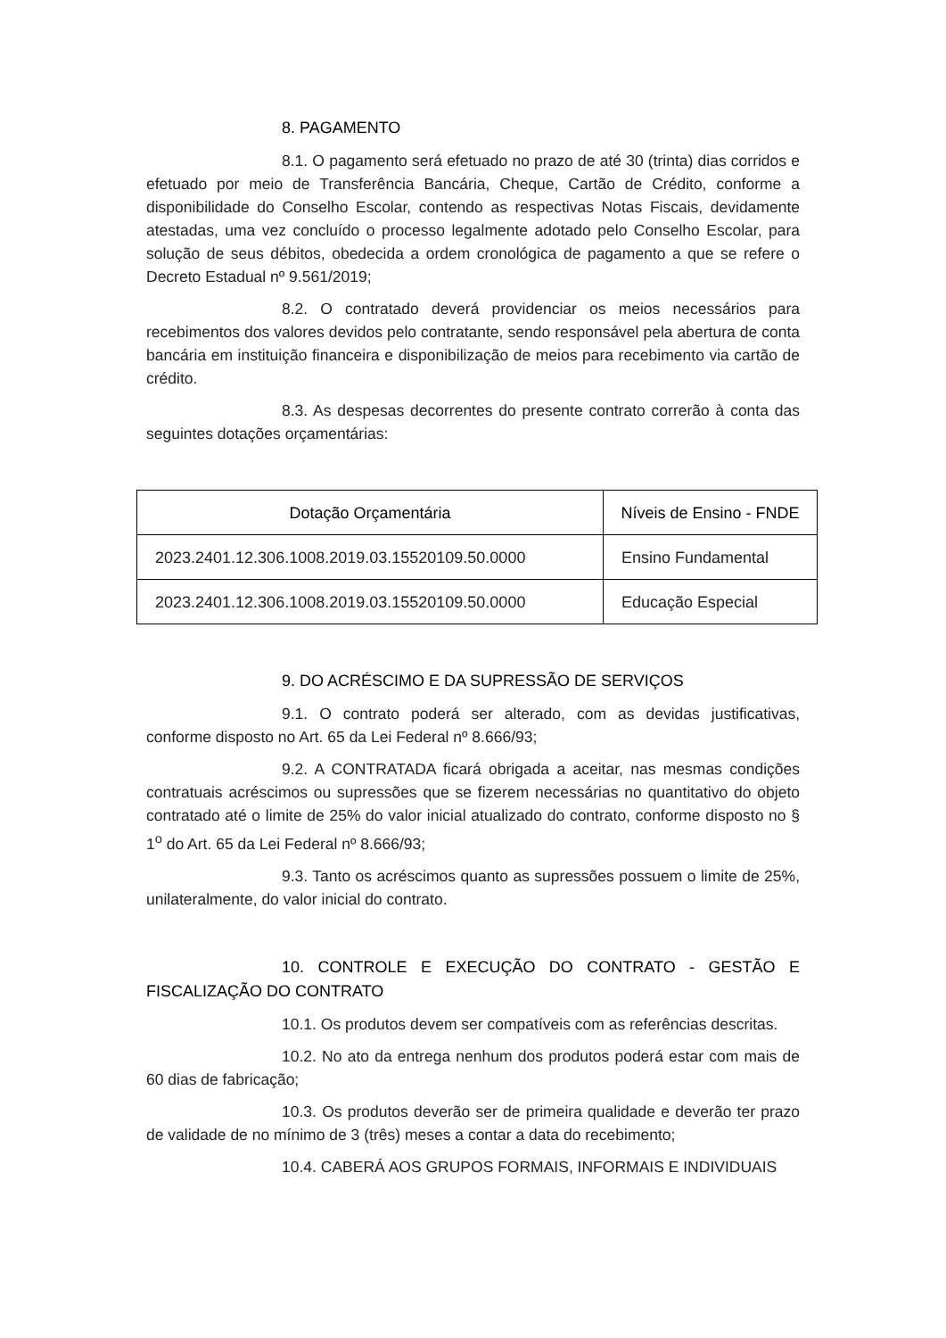8. PAGAMENTO
8.1. O pagamento será efetuado no prazo de até 30 (trinta) dias corridos e efetuado por meio de Transferência Bancária, Cheque, Cartão de Crédito, conforme a disponibilidade do Conselho Escolar, contendo as respectivas Notas Fiscais, devidamente atestadas, uma vez concluído o processo legalmente adotado pelo Conselho Escolar, para solução de seus débitos, obedecida a ordem cronológica de pagamento a que se refere o Decreto Estadual nº 9.561/2019;
8.2. O contratado deverá providenciar os meios necessários para recebimentos dos valores devidos pelo contratante, sendo responsável pela abertura de conta bancária em instituição financeira e disponibilização de meios para recebimento via cartão de crédito.
8.3. As despesas decorrentes do presente contrato correrão à conta das seguintes dotações orçamentárias:
| Dotação Orçamentária | Níveis de Ensino - FNDE |
| --- | --- |
| 2023.2401.12.306.1008.2019.03.15520109.50.0000 | Ensino Fundamental |
| 2023.2401.12.306.1008.2019.03.15520109.50.0000 | Educação Especial |
9. DO ACRÉSCIMO E DA SUPRESSÃO DE SERVIÇOS
9.1. O contrato poderá ser alterado, com as devidas justificativas, conforme disposto no Art. 65 da Lei Federal nº 8.666/93;
9.2. A CONTRATADA ficará obrigada a aceitar, nas mesmas condições contratuais acréscimos ou supressões que se fizerem necessárias no quantitativo do objeto contratado até o limite de 25% do valor inicial atualizado do contrato, conforme disposto no § 1<sup>o</sup> do Art. 65 da Lei Federal nº 8.666/93;
9.3. Tanto os acréscimos quanto as supressões possuem o limite de 25%, unilateralmente, do valor inicial do contrato.
10. CONTROLE E EXECUÇÃO DO CONTRATO - GESTÃO E FISCALIZAÇÃO DO CONTRATO
10.1. Os produtos devem ser compatíveis com as referências descritas.
10.2. No ato da entrega nenhum dos produtos poderá estar com mais de 60 dias de fabricação;
10.3. Os produtos deverão ser de primeira qualidade e deverão ter prazo de validade de no mínimo de 3 (três) meses a contar a data do recebimento;
10.4. CABERÁ AOS GRUPOS FORMAIS, INFORMAIS E INDIVIDUAIS